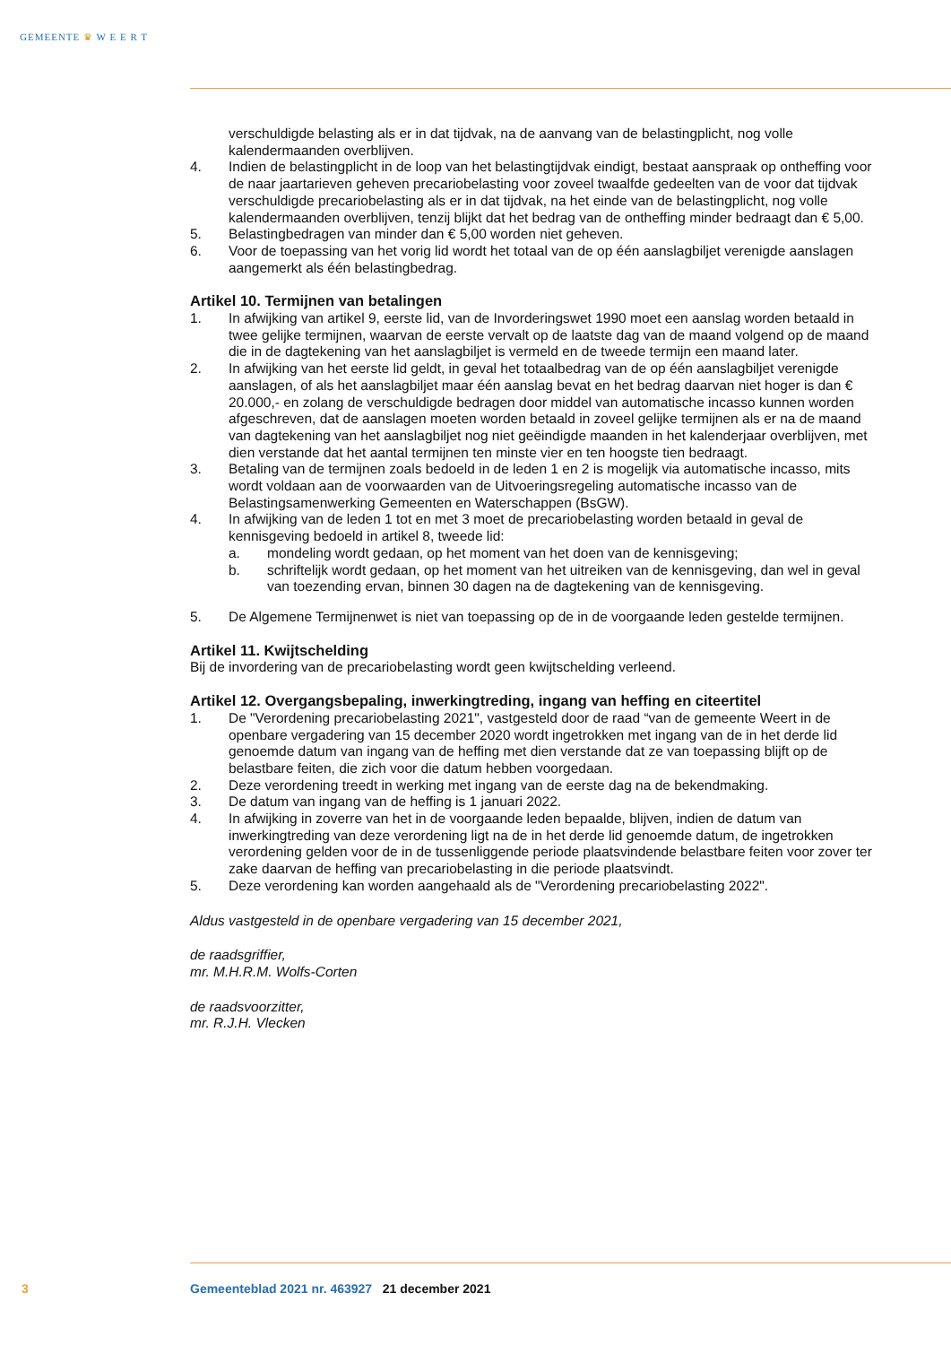GEMEENTE ♛ W E E R T
verschuldigde belasting als er in dat tijdvak, na de aanvang van de belastingplicht, nog volle kalendermaanden overblijven.
4. Indien de belastingplicht in de loop van het belastingtijdvak eindigt, bestaat aanspraak op ontheffing voor de naar jaartarieven geheven precariobelasting voor zoveel twaalfde gedeelten van de voor dat tijdvak verschuldigde precariobelasting als er in dat tijdvak, na het einde van de belastingplicht, nog volle kalendermaanden overblijven, tenzij blijkt dat het bedrag van de ontheffing minder bedraagt dan € 5,00.
5. Belastingbedragen van minder dan € 5,00 worden niet geheven.
6. Voor de toepassing van het vorig lid wordt het totaal van de op één aanslagbiljet verenigde aanslagen aangemerkt als één belastingbedrag.
Artikel 10. Termijnen van betalingen
1. In afwijking van artikel 9, eerste lid, van de Invorderingswet 1990 moet een aanslag worden betaald in twee gelijke termijnen, waarvan de eerste vervalt op de laatste dag van de maand volgend op de maand die in de dagtekening van het aanslagbiljet is vermeld en de tweede termijn een maand later.
2. In afwijking van het eerste lid geldt, in geval het totaalbedrag van de op één aanslagbiljet verenigde aanslagen, of als het aanslagbiljet maar één aanslag bevat en het bedrag daarvan niet hoger is dan € 20.000,- en zolang de verschuldigde bedragen door middel van automatische incasso kunnen worden afgeschreven, dat de aanslagen moeten worden betaald in zoveel gelijke termijnen als er na de maand van dagtekening van het aanslagbiljet nog niet geëindigde maanden in het kalenderjaar overblijven, met dien verstande dat het aantal termijnen ten minste vier en ten hoogste tien bedraagt.
3. Betaling van de termijnen zoals bedoeld in de leden 1 en 2 is mogelijk via automatische incasso, mits wordt voldaan aan de voorwaarden van de Uitvoeringsregeling automatische incasso van de Belastingsamenwerking Gemeenten en Waterschappen (BsGW).
4. In afwijking van de leden 1 tot en met 3 moet de precariobelasting worden betaald in geval de kennisgeving bedoeld in artikel 8, tweede lid:
a. mondeling wordt gedaan, op het moment van het doen van de kennisgeving;
b. schriftelijk wordt gedaan, op het moment van het uitreiken van de kennisgeving, dan wel in geval van toezending ervan, binnen 30 dagen na de dagtekening van de kennisgeving.
5. De Algemene Termijnenwet is niet van toepassing op de in de voorgaande leden gestelde termijnen.
Artikel 11. Kwijtschelding
Bij de invordering van de precariobelasting wordt geen kwijtschelding verleend.
Artikel 12. Overgangsbepaling, inwerkingtreding, ingang van heffing en citeertitel
1. De "Verordening precariobelasting 2021", vastgesteld door de raad “van de gemeente Weert in de openbare vergadering van 15 december 2020 wordt ingetrokken met ingang van de in het derde lid genoemde datum van ingang van de heffing met dien verstande dat ze van toepassing blijft op de belastbare feiten, die zich voor die datum hebben voorgedaan.
2. Deze verordening treedt in werking met ingang van de eerste dag na de bekendmaking.
3. De datum van ingang van de heffing is 1 januari 2022.
4. In afwijking in zoverre van het in de voorgaande leden bepaalde, blijven, indien de datum van inwerkingtreding van deze verordening ligt na de in het derde lid genoemde datum, de ingetrokken verordening gelden voor de in de tussenliggende periode plaatsvindende belastbare feiten voor zover ter zake daarvan de heffing van precariobelasting in die periode plaatsvindt.
5. Deze verordening kan worden aangehaald als de "Verordening precariobelasting 2022".
Aldus vastgesteld in de openbare vergadering van 15 december 2021,
de raadsgriffier,
mr. M.H.R.M. Wolfs-Corten
de raadsvoorzitter,
mr. R.J.H. Vlecken
3 Gemeenteblad 2021 nr. 463927 21 december 2021